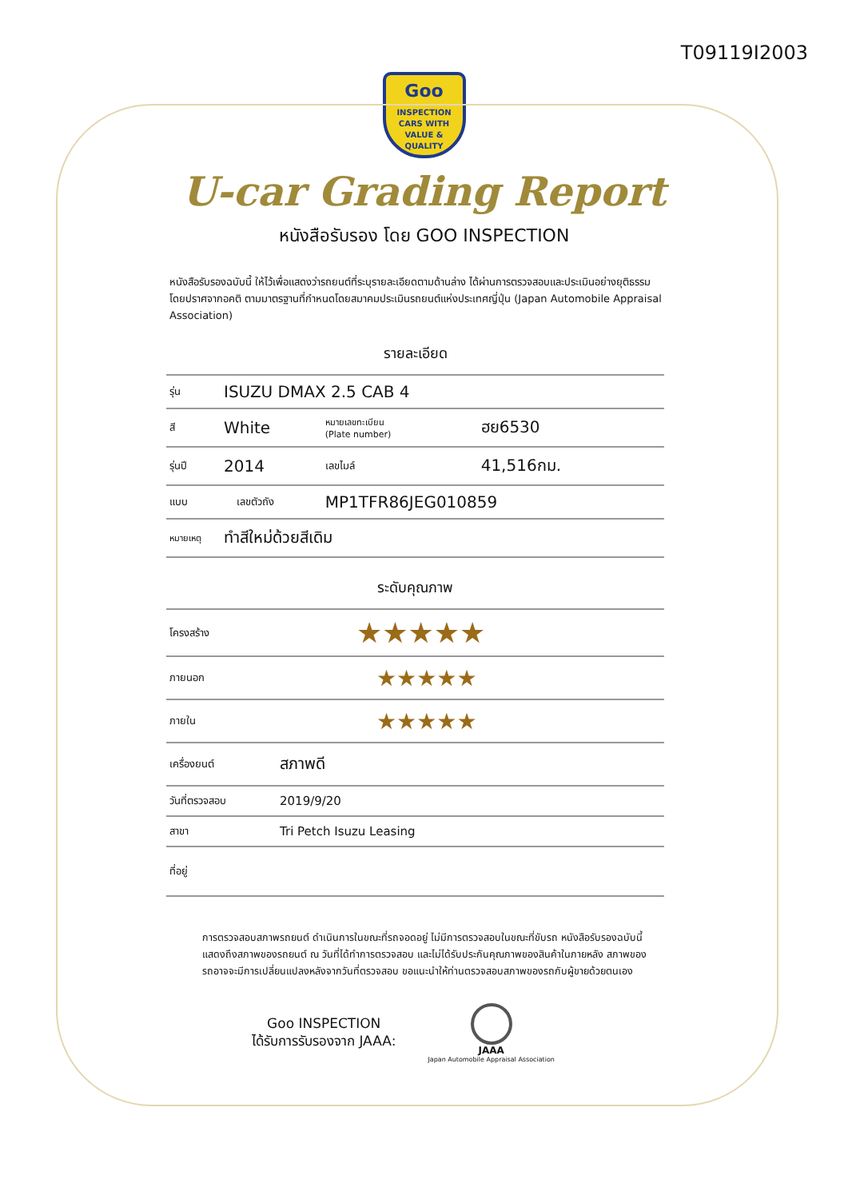T09119I2003
Goo
INSPECTION
CARS WITH VALUE & QUALITY
U-car Grading Report
หนังสือรับรอง โดย GOO INSPECTION
หนังสือรับรองฉบับนี้ ให้ไว้เพื่อแสดงว่ารถยนต์ที่ระบุรายละเอียดตามด้านล่าง ได้ผ่านการตรวจสอบและประเมินอย่างยุติธรรม โดยปราศจากอคติ ตามมาตรฐานที่กำหนดโดยสมาคมประเมินรถยนต์แห่งประเทศญี่ปุ่น (Japan Automobile Appraisal Association)
รายละเอียด
| รุ่น | ISUZU DMAX 2.5 CAB 4 | | | |
| สี | White | | หมายเลขทะเบียน (Plate number) | ฮย6530 |
| รุ่นปี | 2014 | | เลขไมล์ | 41,516กม. |
| แบบ | | เลขตัวถัง | MP1TFR86JEG010859 | |
| หมายเหตุ | ทำสีใหม่ด้วยสีเดิม | | | |
ระดับคุณภาพ
| โครงสร้าง | ★★★★★ |
| ภายนอก | ★★★★★ |
| ภายใน | ★★★★★ |
| เครื่องยนต์ | สภาพดี |
| วันที่ตรวจสอบ | 2019/9/20 |
| สาขา | Tri Petch Isuzu Leasing |
| ที่อยู่ | |
การตรวจสอบสภาพรถยนต์ ดำเนินการในขณะที่รถจอดอยู่ ไม่มีการตรวจสอบในขณะที่ขับรถ หนังสือรับรองฉบับนี้ แสดงถึงสภาพของรถยนต์ ณ วันที่ได้ทำการตรวจสอบ และไม่ได้รับประกันคุณภาพของสินค้าในภายหลัง สภาพของรถอาจจะมีการเปลี่ยนแปลงหลังจากวันที่ตรวจสอบ ขอแนะนำให้ท่านตรวจสอบสภาพของรถกับผู้ขายด้วยตนเอง
Goo INSPECTION
ได้รับการรับรองจาก JAAA:
JAAA
Japan Automobile Appraisal Association